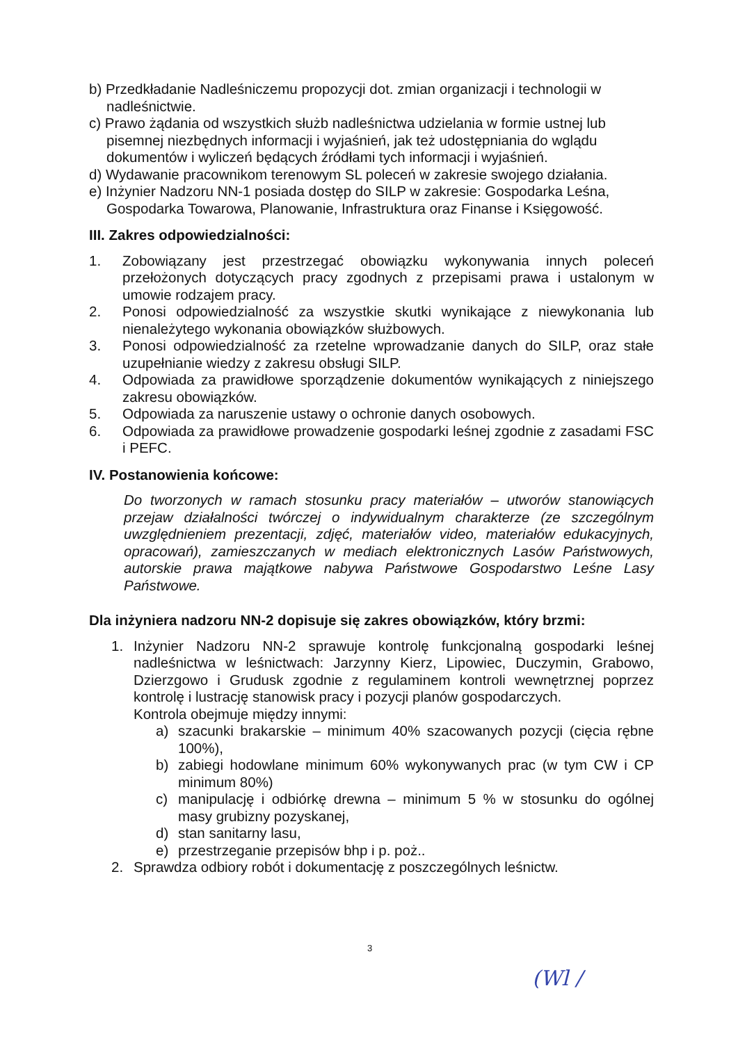b) Przedkładanie Nadleśniczemu propozycji dot. zmian organizacji i technologii w nadleśnictwie.
c) Prawo żądania od wszystkich służb nadleśnictwa udzielania w formie ustnej lub pisemnej niezbędnych informacji i wyjaśnień, jak też udostępniania do wglądu dokumentów i wyliczeń będących źródłami tych informacji i wyjaśnień.
d) Wydawanie pracownikom terenowym SL poleceń w zakresie swojego działania.
e) Inżynier Nadzoru NN-1 posiada dostęp do SILP w zakresie: Gospodarka Leśna, Gospodarka Towarowa, Planowanie, Infrastruktura oraz Finanse i Księgowość.
III. Zakres odpowiedzialności:
1. Zobowiązany jest przestrzegać obowiązku wykonywania innych poleceń przełożonych dotyczących pracy zgodnych z przepisami prawa i ustalonym w umowie rodzajem pracy.
2. Ponosi odpowiedzialność za wszystkie skutki wynikające z niewykonania lub nienależytego wykonania obowiązków służbowych.
3. Ponosi odpowiedzialność za rzetelne wprowadzanie danych do SILP, oraz stałe uzupełnianie wiedzy z zakresu obsługi SILP.
4. Odpowiada za prawidłowe sporządzenie dokumentów wynikających z niniejszego zakresu obowiązków.
5. Odpowiada za naruszenie ustawy o ochronie danych osobowych.
6. Odpowiada za prawidłowe prowadzenie gospodarki leśnej zgodnie z zasadami FSC i PEFC.
IV. Postanowienia końcowe:
Do tworzonych w ramach stosunku pracy materiałów – utworów stanowiących przejaw działalności twórczej o indywidualnym charakterze (ze szczególnym uwzględnieniem prezentacji, zdjęć, materiałów video, materiałów edukacyjnych, opracowań), zamieszczanych w mediach elektronicznych Lasów Państwowych, autorskie prawa majątkowe nabywa Państwowe Gospodarstwo Leśne Lasy Państwowe.
Dla inżyniera nadzoru NN-2 dopisuje się zakres obowiązków, który brzmi:
1. Inżynier Nadzoru NN-2 sprawuje kontrolę funkcjonalną gospodarki leśnej nadleśnictwa w leśnictwach: Jarzynny Kierz, Lipowiec, Duczymin, Grabowo, Dzierzgowo i Grudusk zgodnie z regulaminem kontroli wewnętrznej poprzez kontrolę i lustrację stanowisk pracy i pozycji planów gospodarczych.
Kontrola obejmuje między innymi:
a) szacunki brakarskie – minimum 40% szacowanych pozycji (cięcia rębne 100%),
b) zabiegi hodowlane minimum 60% wykonywanych prac (w tym CW i CP minimum 80%)
c) manipulację i odbiórkę drewna – minimum 5 % w stosunku do ogólnej masy grubizny pozyskanej,
d) stan sanitarny lasu,
e) przestrzeganie przepisów bhp i p. poż..
2. Sprawdza odbiory robót i dokumentację z poszczególnych leśnictw.
3
(Wl /